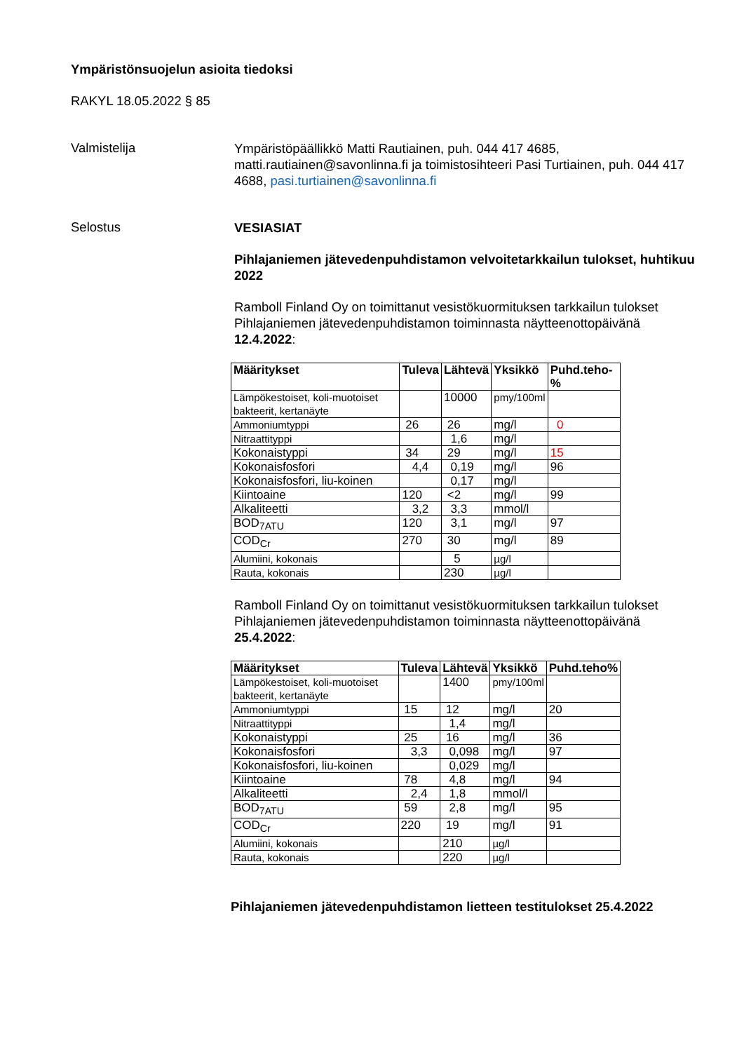Ympäristönsuojelun asioita tiedoksi
RAKYL 18.05.2022 § 85
Valmistelija
Ympäristöpäällikkö Matti Rautiainen, puh. 044 417 4685, matti.rautiainen@savonlinna.fi ja toimistosihteeri Pasi Turtiainen, puh. 044 417 4688, pasi.turtiainen@savonlinna.fi
Selostus
VESIASIAT
Pihlajaniemen jätevedenpuhdistamon velvoitetarkkailun tulokset, huhtikuu 2022
Ramboll Finland Oy on toimittanut vesistökuormituksen tarkkailun tulokset Pihlajaniemen jätevedenpuhdistamon toiminnasta näytteenottopäivänä 12.4.2022:
| Määritykset | Tuleva | Lähtevä | Yksikkö | Puhd.teho-% |
| --- | --- | --- | --- | --- |
| Lämpökestoiset, koli-muotoiset bakteerit, kertanäyte | | 10000 | pmy/100ml | |
| Ammoniumtyppi | 26 | 26 | mg/l | 0 |
| Nitraattityppi | | 1,6 | mg/l | |
| Kokonaistyppi | 34 | 29 | mg/l | 15 |
| Kokonaisfosfori | 4,4 | 0,19 | mg/l | 96 |
| Kokonaisfosfori, liu-koinen | | 0,17 | mg/l | |
| Kiintoaine | 120 | <2 | mg/l | 99 |
| Alkaliteetti | 3,2 | 3,3 | mmol/l | |
| BOD<sub>7ATU</sub> | 120 | 3,1 | mg/l | 97 |
| COD<sub>Cr</sub> | 270 | 30 | mg/l | 89 |
| Alumiini, kokonais | | 5 | µg/l | |
| Rauta, kokonais | | 230 | µg/l | |
Ramboll Finland Oy on toimittanut vesistökuormituksen tarkkailun tulokset Pihlajaniemen jätevedenpuhdistamon toiminnasta näytteenottopäivänä 25.4.2022:
| Määritykset | Tuleva | Lähtevä | Yksikkö | Puhd.teho% |
| --- | --- | --- | --- | --- |
| Lämpökestoiset, koli-muotoiset bakteerit, kertanäyte | | 1400 | pmy/100ml | |
| Ammoniumtyppi | 15 | 12 | mg/l | 20 |
| Nitraattityppi | | 1,4 | mg/l | |
| Kokonaistyppi | 25 | 16 | mg/l | 36 |
| Kokonaisfosfori | 3,3 | 0,098 | mg/l | 97 |
| Kokonaisfosfori, liu-koinen | | 0,029 | mg/l | |
| Kiintoaine | 78 | 4,8 | mg/l | 94 |
| Alkaliteetti | 2,4 | 1,8 | mmol/l | |
| BOD<sub>7ATU</sub> | 59 | 2,8 | mg/l | 95 |
| COD<sub>Cr</sub> | 220 | 19 | mg/l | 91 |
| Alumiini, kokonais | | 210 | µg/l | |
| Rauta, kokonais | | 220 | µg/l | |
Pihlajaniemen jätevedenpuhdistamon lietteen testitulokset 25.4.2022